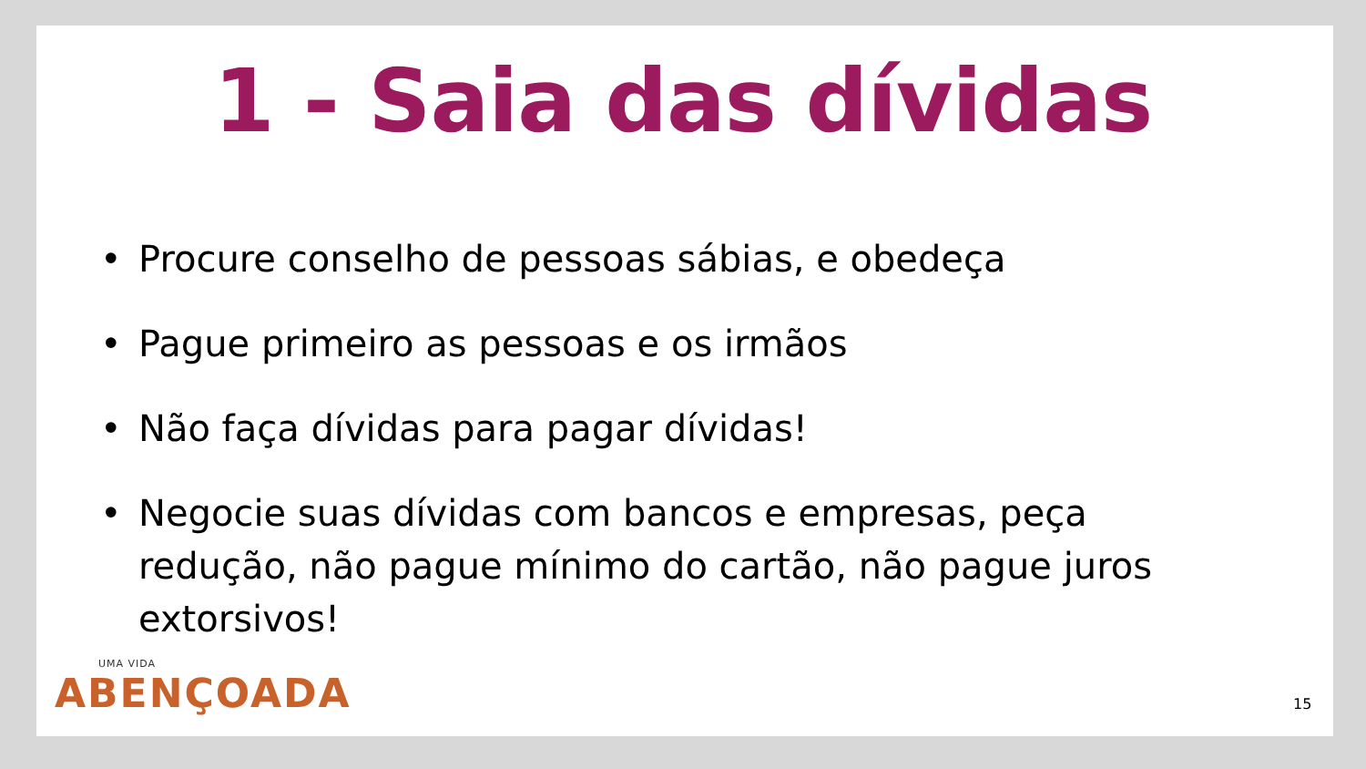1 - Saia das dívidas
• Procure conselho de pessoas sábias, e obedeça
• Pague primeiro as pessoas e os irmãos
• Não faça dívidas para pagar dívidas!
• Negocie suas dívidas com bancos e empresas, peça redução, não pague mínimo do cartão, não pague juros extorsivos!
UMA VIDA
ABENÇOADA
15